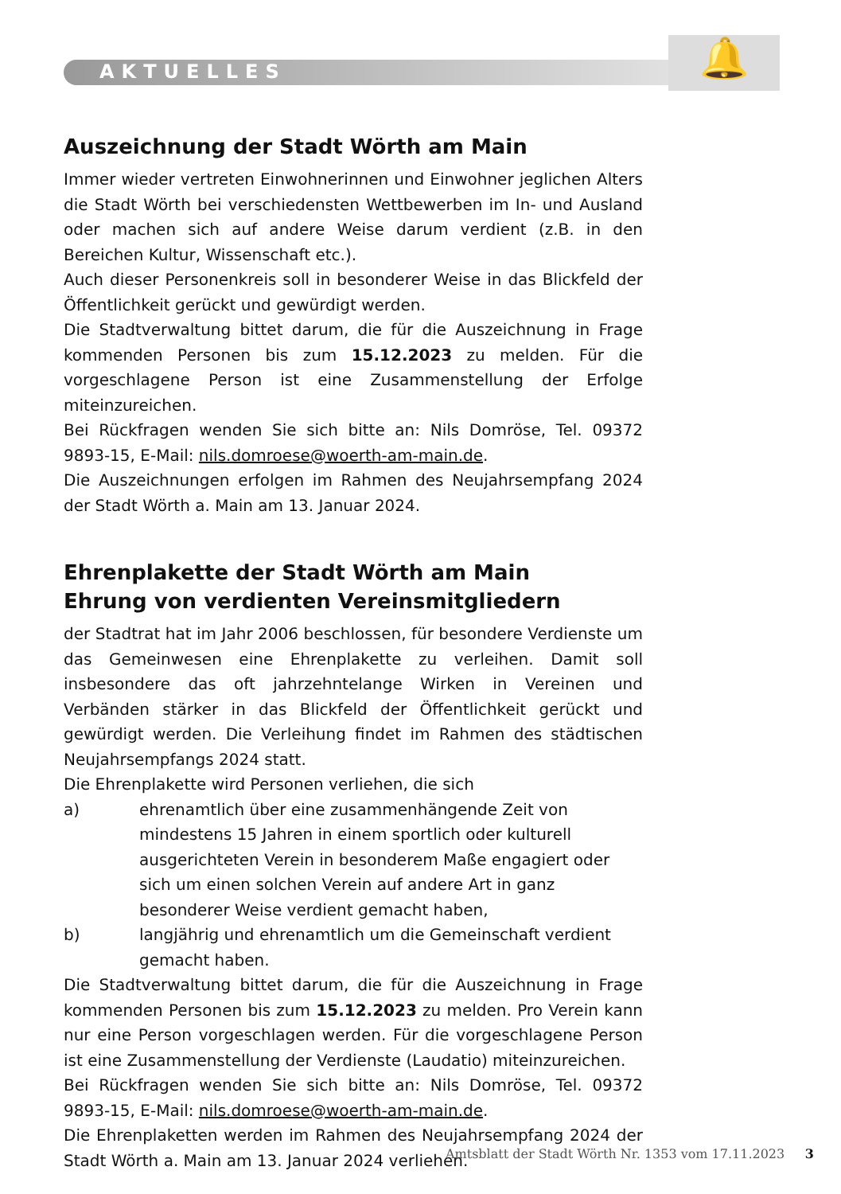🔔
AKTUELLES
Auszeichnung der Stadt Wörth am Main
Immer wieder vertreten Einwohnerinnen und Einwohner jeglichen Alters die Stadt Wörth bei verschiedensten Wettbewerben im In- und Ausland oder machen sich auf andere Weise darum verdient (z.B. in den Bereichen Kultur, Wissenschaft etc.).
Auch dieser Personenkreis soll in besonderer Weise in das Blickfeld der Öffentlichkeit gerückt und gewürdigt werden.
Die Stadtverwaltung bittet darum, die für die Auszeichnung in Frage kommenden Personen bis zum 15.12.2023 zu melden. Für die vorgeschlagene Person ist eine Zusammenstellung der Erfolge miteinzureichen.
Bei Rückfragen wenden Sie sich bitte an: Nils Domröse, Tel. 09372 9893-15, E-Mail: nils.domroese@woerth-am-main.de.
Die Auszeichnungen erfolgen im Rahmen des Neujahrsempfang 2024 der Stadt Wörth a. Main am 13. Januar 2024.
Ehrenplakette der Stadt Wörth am Main
Ehrung von verdienten Vereinsmitgliedern
der Stadtrat hat im Jahr 2006 beschlossen, für besondere Verdienste um das Gemeinwesen eine Ehrenplakette zu verleihen. Damit soll insbesondere das oft jahrzehntelange Wirken in Vereinen und Verbänden stärker in das Blickfeld der Öffentlichkeit gerückt und gewürdigt werden. Die Verleihung findet im Rahmen des städtischen Neujahrsempfangs 2024 statt.
Die Ehrenplakette wird Personen verliehen, die sich
a) ehrenamtlich über eine zusammenhängende Zeit von mindestens 15 Jahren in einem sportlich oder kulturell ausgerichteten Verein in besonderem Maße engagiert oder sich um einen solchen Verein auf andere Art in ganz besonderer Weise verdient gemacht haben,
b) langjährig und ehrenamtlich um die Gemeinschaft verdient gemacht haben.
Die Stadtverwaltung bittet darum, die für die Auszeichnung in Frage kommenden Personen bis zum 15.12.2023 zu melden. Pro Verein kann nur eine Person vorgeschlagen werden. Für die vorgeschlagene Person ist eine Zusammenstellung der Verdienste (Laudatio) miteinzureichen.
Bei Rückfragen wenden Sie sich bitte an: Nils Domröse, Tel. 09372 9893-15, E-Mail: nils.domroese@woerth-am-main.de.
Die Ehrenplaketten werden im Rahmen des Neujahrsempfang 2024 der Stadt Wörth a. Main am 13. Januar 2024 verliehen.
Amtsblatt der Stadt Wörth Nr. 1353 vom 17.11.2023 3